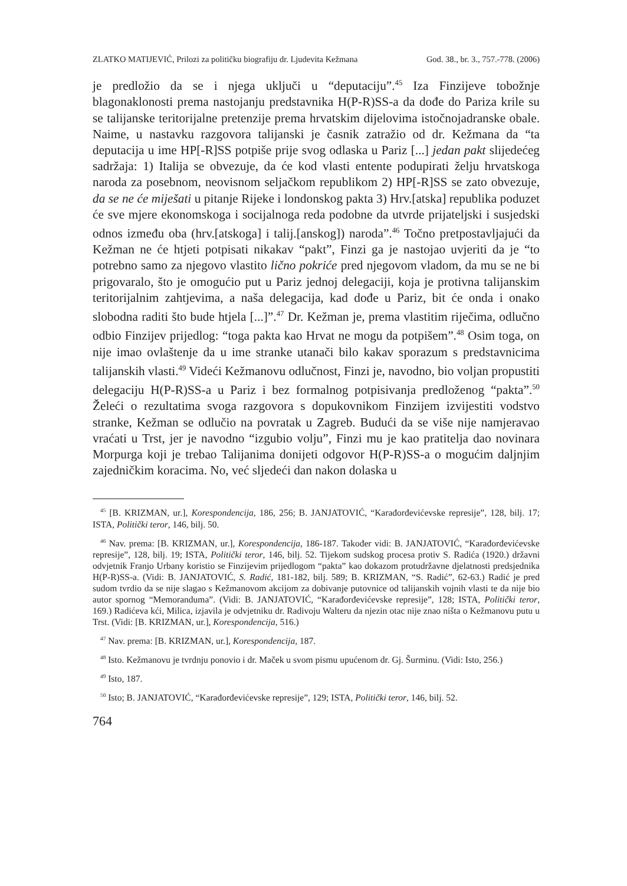ZLATKO MATIJEVIĆ, Prilozi za političku biografiju dr. Ljudevita Kežmana God. 38., br. 3., 757.-778. (2006)
je predložio da se i njega uključi u “deputaciju”.<sup>45</sup> Iza Finzijeve tobožnje blagonaklonosti prema nastojanju predstavnika H(P-R)SS-a da dođe do Pariza krile su se talijanske teritorijalne pretenzije prema hrvatskim dijelovima istočnojadranske obale. Naime, u nastavku razgovora talijanski je časnik zatražio od dr. Kežmana da “ta deputacija u ime HP[-R]SS potpiše prije svog odlaska u Pariz [...] jedan pakt slijedećeg sadržaja: 1) Italija se obvezuje, da će kod vlasti entente podupirati želju hrvatskoga naroda za posebnom, neovisnom seljačkom republikom 2) HP[-R]SS se zato obvezuje, da se ne će miješati u pitanje Rijeke i londonskog pakta 3) Hrv.[atska] republika poduzet će sve mjere ekonomskoga i socijalnoga reda podobne da utvrde prijateljski i susjedski odnos između oba (hrv.[atskoga] i talij.[anskog]) naroda”.<sup>46</sup> Točno pretpostavljajući da Kežman ne će htjeti potpisati nikakav “pakt”, Finzi ga je nastojao uvjeriti da je “to potrebno samo za njegovo vlastito lično pokriće pred njegovom vladom, da mu se ne bi prigovaralo, što je omogućio put u Pariz jednoj delegaciji, koja je protivna talijanskim teritorijalnim zahtjevima, a naša delegacija, kad dođe u Pariz, bit će onda i onako slobodna raditi što bude htjela [...]”.<sup>47</sup> Dr. Kežman je, prema vlastitim riječima, odlučno odbio Finzijev prijedlog: “toga pakta kao Hrvat ne mogu da potpišem”.<sup>48</sup> Osim toga, on nije imao ovlaštenje da u ime stranke utanači bilo kakav sporazum s predstavnicima talijanskih vlasti.<sup>49</sup> Videći Kežmanovu odlučnost, Finzi je, navodno, bio voljan propustiti delegaciju H(P-R)SS-a u Pariz i bez formalnog potpisivanja predloženog “pakta”.<sup>50</sup> Želeći o rezultatima svoga razgovora s dopukovnikom Finzijem izvijestiti vodstvo stranke, Kežman se odlučio na povratak u Zagreb. Budući da se više nije namjeravao vraćati u Trst, jer je navodno “izgubio volju”, Finzi mu je kao pratitelja dao novinara Morpurga koji je trebao Talijanima donijeti odgovor H(P-R)SS-a o mogućim daljnjim zajedničkim koracima. No, već sljedeći dan nakon dolaska u
<sup>45</sup> [B. KRIZMAN, ur.], Korespondencija, 186, 256; B. JANJATOVIĆ, “Karađorđevićevske represije”, 128, bilj. 17; ISTA, Politički teror, 146, bilj. 50.
<sup>46</sup> Nav. prema: [B. KRIZMAN, ur.], Korespondencija, 186-187. Također vidi: B. JANJATOVIĆ, “Karađorđevićevske represije”, 128, bilj. 19; ISTA, Politički teror, 146, bilj. 52. Tijekom sudskog procesa protiv S. Radića (1920.) državni odvjetnik Franjo Urbany koristio se Finzijevim prijedlogom “pakta” kao dokazom protudržavne djelatnosti predsjednika H(P-R)SS-a. (Vidi: B. JANJATOVIĆ, S. Radić, 181-182, bilj. 589; B. KRIZMAN, “S. Radić”, 62-63.) Radić je pred sudom tvrdio da se nije slagao s Kežmanovom akcijom za dobivanje putovnice od talijanskih vojnih vlasti te da nije bio autor spornog “Memoranduma”. (Vidi: B. JANJATOVIĆ, “Karađorđevićevske represije”, 128; ISTA, Politički teror, 169.) Radićeva kći, Milica, izjavila je odvjetniku dr. Radivoju Walteru da njezin otac nije znao ništa o Kežmanovu putu u Trst. (Vidi: [B. KRIZMAN, ur.], Korespondencija, 516.)
<sup>47</sup> Nav. prema: [B. KRIZMAN, ur.], Korespondencija, 187.
<sup>48</sup> Isto. Kežmanovu je tvrdnju ponovio i dr. Maček u svom pismu upućenom dr. Gj. Šurminu. (Vidi: Isto, 256.)
<sup>49</sup> Isto, 187.
<sup>50</sup> Isto; B. JANJATOVIĆ, “Karađorđevićevske represije”, 129; ISTA, Politički teror, 146, bilj. 52.
764